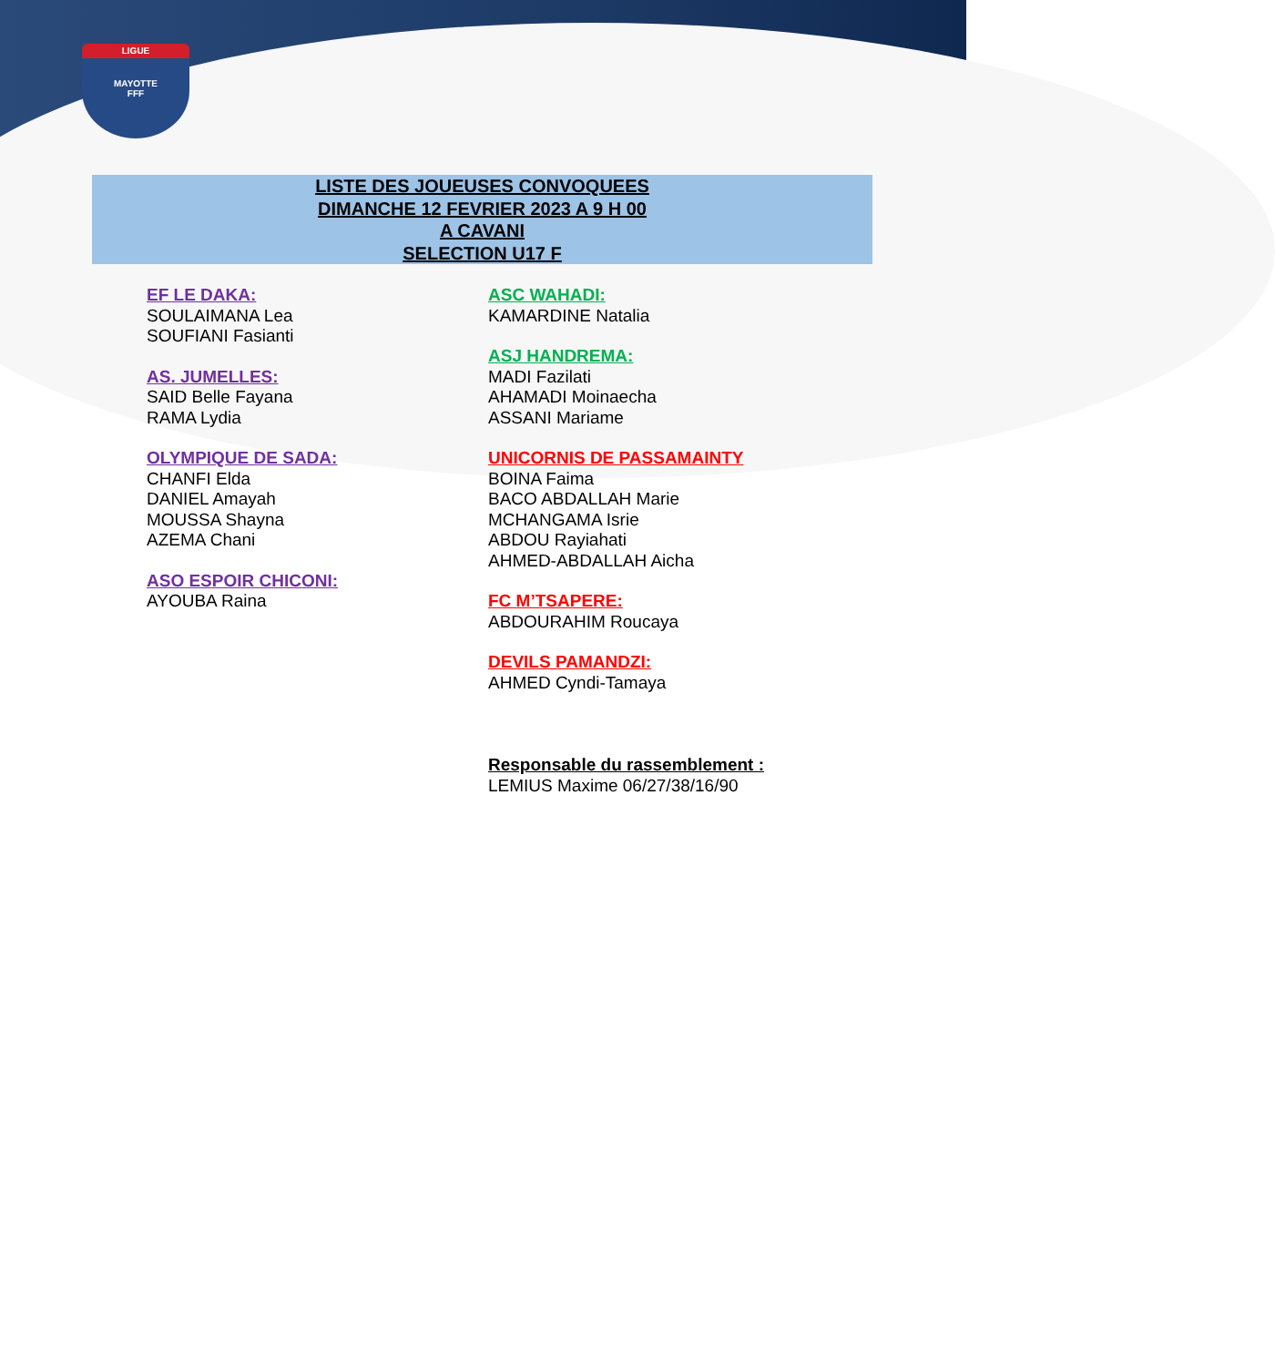LIGUE
MAYOTTE
FFF
LISTE DES JOUEUSES CONVOQUEES
DIMANCHE 12 FEVRIER 2023 A 9 H 00
A CAVANI
SELECTION U17 F
EF LE DAKA:
SOULAIMANA Lea
SOUFIANI Fasianti
AS. JUMELLES:
SAID Belle Fayana
RAMA Lydia
OLYMPIQUE DE SADA:
CHANFI Elda
DANIEL Amayah
MOUSSA Shayna
AZEMA Chani
ASO ESPOIR CHICONI:
AYOUBA Raina
ASC WAHADI:
KAMARDINE Natalia
ASJ HANDREMA:
MADI Fazilati
AHAMADI Moinaecha
ASSANI Mariame
UNICORNIS DE PASSAMAINTY
BOINA Faima
BACO ABDALLAH Marie
MCHANGAMA Isrie
ABDOU Rayiahati
AHMED-ABDALLAH Aicha
FC M’TSAPERE:
ABDOURAHIM Roucaya
DEVILS PAMANDZI:
AHMED Cyndi-Tamaya
Responsable du rassemblement :
LEMIUS Maxime 06/27/38/16/90